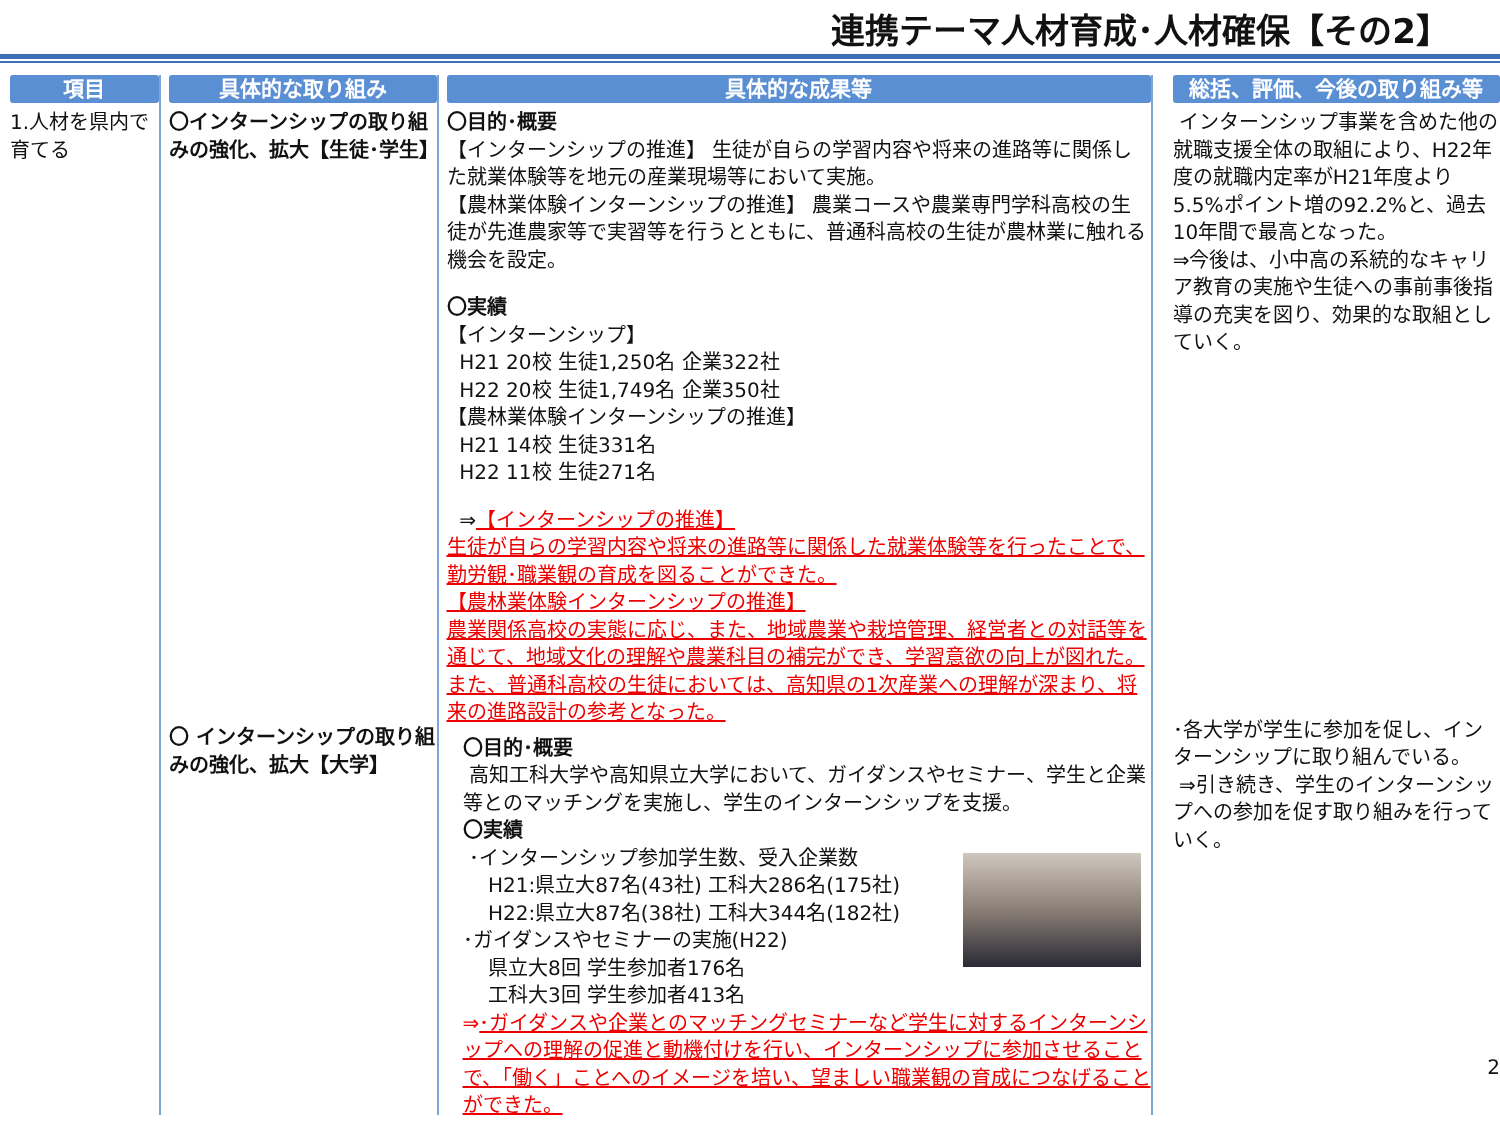連携テーマ人材育成･人材確保【その2】
項目
1.人材を県内で育てる
具体的な取り組み
〇インターンシップの取り組みの強化、拡大【生徒･学生】
〇 インターンシップの取り組みの強化、拡大【大学】
具体的な成果等
〇目的･概要
【インターンシップの推進】 生徒が自らの学習内容や将来の進路等に関係した就業体験等を地元の産業現場等において実施。
【農林業体験インターンシップの推進】 農業コースや農業専門学科高校の生徒が先進農家等で実習等を行うとともに、普通科高校の生徒が農林業に触れる機会を設定。
〇実績
【インターンシップ】
H21 20校 生徒1,250名 企業322社
H22 20校 生徒1,749名 企業350社
【農林業体験インターンシップの推進】
H21 14校 生徒331名
H22 11校 生徒271名
⇒【インターンシップの推進】
生徒が自らの学習内容や将来の進路等に関係した就業体験等を行ったことで、勤労観･職業観の育成を図ることができた。
【農林業体験インターンシップの推進】
農業関係高校の実態に応じ、また、地域農業や栽培管理、経営者との対話等を通じて、地域文化の理解や農業科目の補完ができ、学習意欲の向上が図れた。 また、普通科高校の生徒においては、高知県の1次産業への理解が深まり、将来の進路設計の参考となった。
〇目的･概要
高知工科大学や高知県立大学において、ガイダンスやセミナー、学生と企業等とのマッチングを実施し、学生のインターンシップを支援。
〇実績
･インターンシップ参加学生数、受入企業数
H21:県立大87名(43社) 工科大286名(175社)
H22:県立大87名(38社) 工科大344名(182社)
･ガイダンスやセミナーの実施(H22)
県立大8回 学生参加者176名
工科大3回 学生参加者413名
⇒･ガイダンスや企業とのマッチングセミナーなど学生に対するインターンシップへの理解の促進と動機付けを行い、インターンシップに参加させることで、「働く」ことへのイメージを培い、望ましい職業観の育成につなげることができた。
総括、評価、今後の取り組み等
インターンシップ事業を含めた他の就職支援全体の取組により、H22年度の就職内定率がH21年度より5.5%ポイント増の92.2%と、過去10年間で最高となった。
⇒今後は、小中高の系統的なキャリア教育の実施や生徒への事前事後指導の充実を図り、効果的な取組としていく。
･各大学が学生に参加を促し、インターンシップに取り組んでいる。
⇒引き続き、学生のインターンシップへの参加を促す取り組みを行っていく。
2